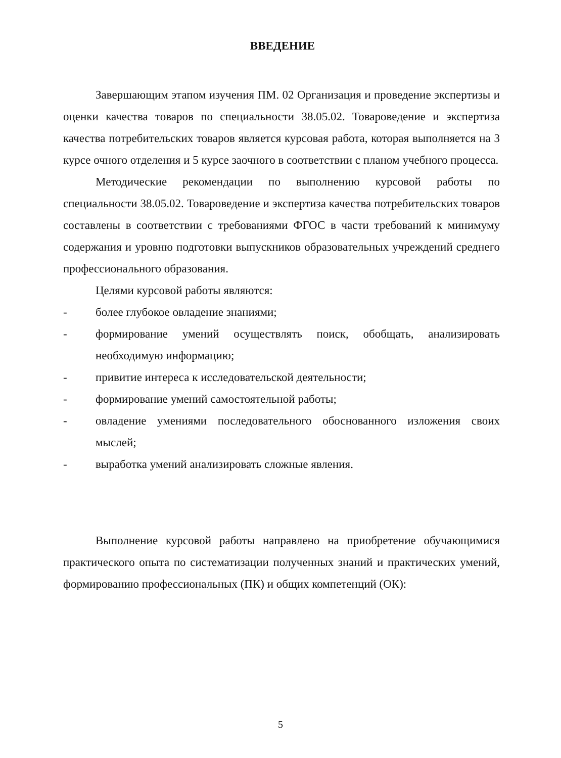ВВЕДЕНИЕ
Завершающим этапом изучения ПМ. 02 Организация и проведение экспертизы и оценки качества товаров по специальности 38.05.02. Товароведение и экспертиза качества потребительских товаров является курсовая работа, которая выполняется на 3 курсе очного отделения и 5 курсе заочного в соответствии с планом учебного процесса.
Методические рекомендации по выполнению курсовой работы по специальности 38.05.02. Товароведение и экспертиза качества потребительских товаров составлены в соответствии с требованиями ФГОС в части требований к минимуму содержания и уровню подготовки выпускников образовательных учреждений среднего профессионального образования.
Целями курсовой работы являются:
- более глубокое овладение знаниями;
- формирование умений осуществлять поиск, обобщать, анализировать необходимую информацию;
- привитие интереса к исследовательской деятельности;
- формирование умений самостоятельной работы;
- овладение умениями последовательного обоснованного изложения своих мыслей;
- выработка умений анализировать сложные явления.
Выполнение курсовой работы направлено на приобретение обучающимися практического опыта по систематизации полученных знаний и практических умений, формированию профессиональных (ПК) и общих компетенций (ОК):
5